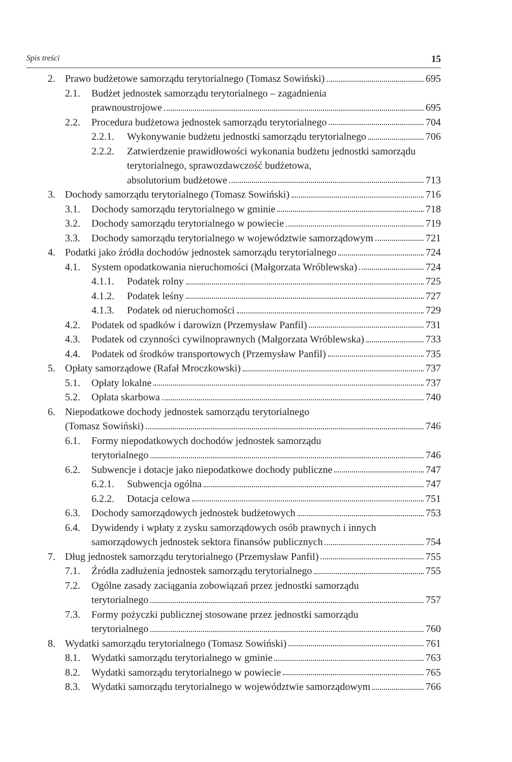Spis treści 15
2. Prawo budżetowe samorządu terytorialnego (Tomasz Sowiński) 695
2.1. Budżet jednostek samorządu terytorialnego – zagadnienia
prawnoustrojowe 695
2.2. Procedura budżetowa jednostek samorządu terytorialnego 704
2.2.1.
Wykonywanie budżetu jednostki samorządu terytorialnego 706
2.2.2.
Zatwierdzenie prawidłowości wykonania budżetu jednostki samorządu terytorialnego, sprawozdawczość budżetowa,
absolutorium budżetowe 713
3. Dochody samorządu terytorialnego (Tomasz Sowiński) 716
3.1. Dochody samorządu terytorialnego w gminie 718
3.2. Dochody samorządu terytorialnego w powiecie 719
3.3. Dochody samorządu terytorialnego w województwie samorządowym 721
4. Podatki jako źródła dochodów jednostek samorządu terytorialnego 724
4.1. System opodatkowania nieruchomości (Małgorzata Wróblewska) 724
4.1.1.
Podatek rolny 725
4.1.2.
Podatek leśny 727
4.1.3.
Podatek od nieruchomości 729
4.2. Podatek od spadków i darowizn (Przemysław Panfil) 731
4.3. Podatek od czynności cywilnoprawnych (Małgorzata Wróblewska) 733
4.4. Podatek od środków transportowych (Przemysław Panfil) 735
5. Opłaty samorządowe (Rafał Mroczkowski) 737
5.1. Opłaty lokalne 737
5.2. Opłata skarbowa 740
6. Niepodatkowe dochody jednostek samorządu terytorialnego
(Tomasz Sowiński) 746
6.1. Formy niepodatkowych dochodów jednostek samorządu
terytorialnego 746
6.2. Subwencje i dotacje jako niepodatkowe dochody publiczne 747
6.2.1.
Subwencja ogólna 747
6.2.2.
Dotacja celowa 751
6.3. Dochody samorządowych jednostek budżetowych 753
6.4. Dywidendy i wpłaty z zysku samorządowych osób prawnych i innych
samorządowych jednostek sektora finansów publicznych 754
7. Dług jednostek samorządu terytorialnego (Przemysław Panfil) 755
7.1. Źródła zadłużenia jednostek samorządu terytorialnego 755
7.2. Ogólne zasady zaciągania zobowiązań przez jednostki samorządu
terytorialnego 757
7.3. Formy pożyczki publicznej stosowane przez jednostki samorządu
terytorialnego 760
8. Wydatki samorządu terytorialnego (Tomasz Sowiński) 761
8.1. Wydatki samorządu terytorialnego w gminie 763
8.2. Wydatki samorządu terytorialnego w powiecie 765
8.3. Wydatki samorządu terytorialnego w województwie samorządowym 766